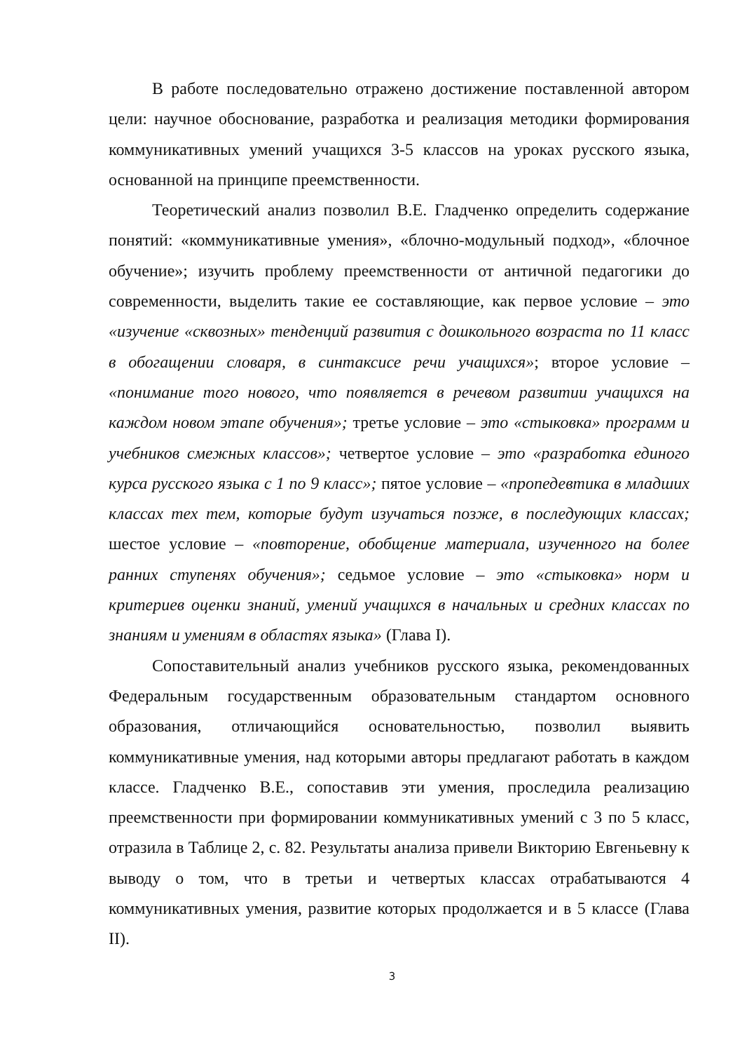В работе последовательно отражено достижение поставленной автором цели: научное обоснование, разработка и реализация методики формирования коммуникативных умений учащихся 3-5 классов на уроках русского языка, основанной на принципе преемственности.
Теоретический анализ позволил В.Е. Гладченко определить содержание понятий: «коммуникативные умения», «блочно-модульный подход», «блочное обучение»; изучить проблему преемственности от античной педагогики до современности, выделить такие ее составляющие, как первое условие – это «изучение «сквозных» тенденций развития с дошкольного возраста по 11 класс в обогащении словаря, в синтаксисе речи учащихся»; второе условие – «понимание того нового, что появляется в речевом развитии учащихся на каждом новом этапе обучения»; третье условие – это «стыковка» программ и учебников смежных классов»; четвертое условие – это «разработка единого курса русского языка с 1 по 9 класс»; пятое условие – «пропедевтика в младших классах тех тем, которые будут изучаться позже, в последующих классах; шестое условие – «повторение, обобщение материала, изученного на более ранних ступенях обучения»; седьмое условие – это «стыковка» норм и критериев оценки знаний, умений учащихся в начальных и средних классах по знаниям и умениям в областях языка» (Глава I).
Сопоставительный анализ учебников русского языка, рекомендованных Федеральным государственным образовательным стандартом основного образования, отличающийся основательностью, позволил выявить коммуникативные умения, над которыми авторы предлагают работать в каждом классе. Гладченко В.Е., сопоставив эти умения, проследила реализацию преемственности при формировании коммуникативных умений с 3 по 5 класс, отразила в Таблице 2, с. 82. Результаты анализа привели Викторию Евгеньевну к выводу о том, что в третьи и четвертых классах отрабатываются 4 коммуникативных умения, развитие которых продолжается и в 5 классе (Глава II).
3